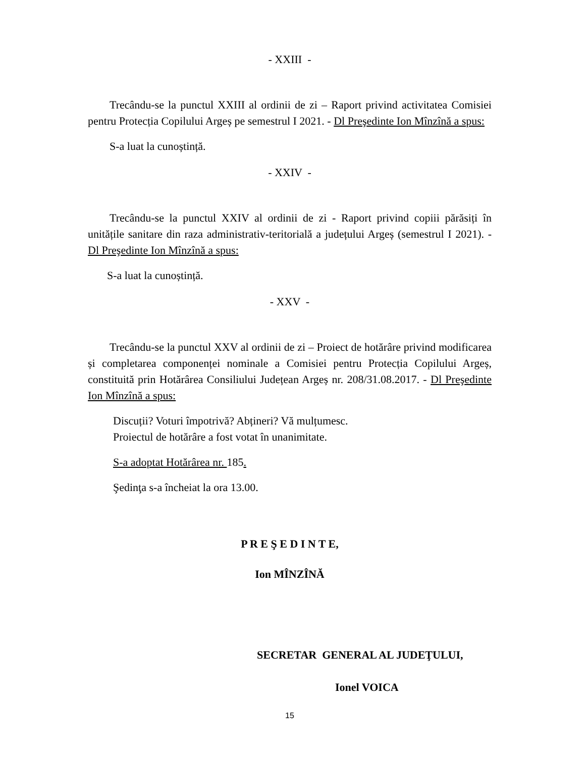- XXIII -
Trecându-se la punctul XXIII al ordinii de zi – Raport privind activitatea Comisiei pentru Protecția Copilului Argeș pe semestrul I 2021. - Dl Preşedinte Ion Mînzînă a spus:
S-a luat la cunoștință.
- XXIV -
Trecându-se la punctul XXIV al ordinii de zi - Raport privind copiii părăsiți în unitățile sanitare din raza administrativ-teritorială a județului Argeș (semestrul I 2021). - Dl Preşedinte Ion Mînzînă a spus:
S-a luat la cunoștință.
- XXV -
Trecându-se la punctul XXV al ordinii de zi – Proiect de hotărâre privind modificarea și completarea componenței nominale a Comisiei pentru Protecția Copilului Argeș, constituită prin Hotărârea Consiliului Județean Argeș nr. 208/31.08.2017. - Dl Preşedinte Ion Mînzînă a spus:
Discuții? Voturi împotrivă? Abțineri? Vă mulțumesc.
Proiectul de hotărâre a fost votat în unanimitate.
S-a adoptat Hotărârea nr. 185.
Şedinţa s-a încheiat la ora 13.00.
P R E Ş E D I N T E,
Ion MÎNZÎNĂ
SECRETAR GENERAL AL JUDEŢULUI,
Ionel VOICA
15